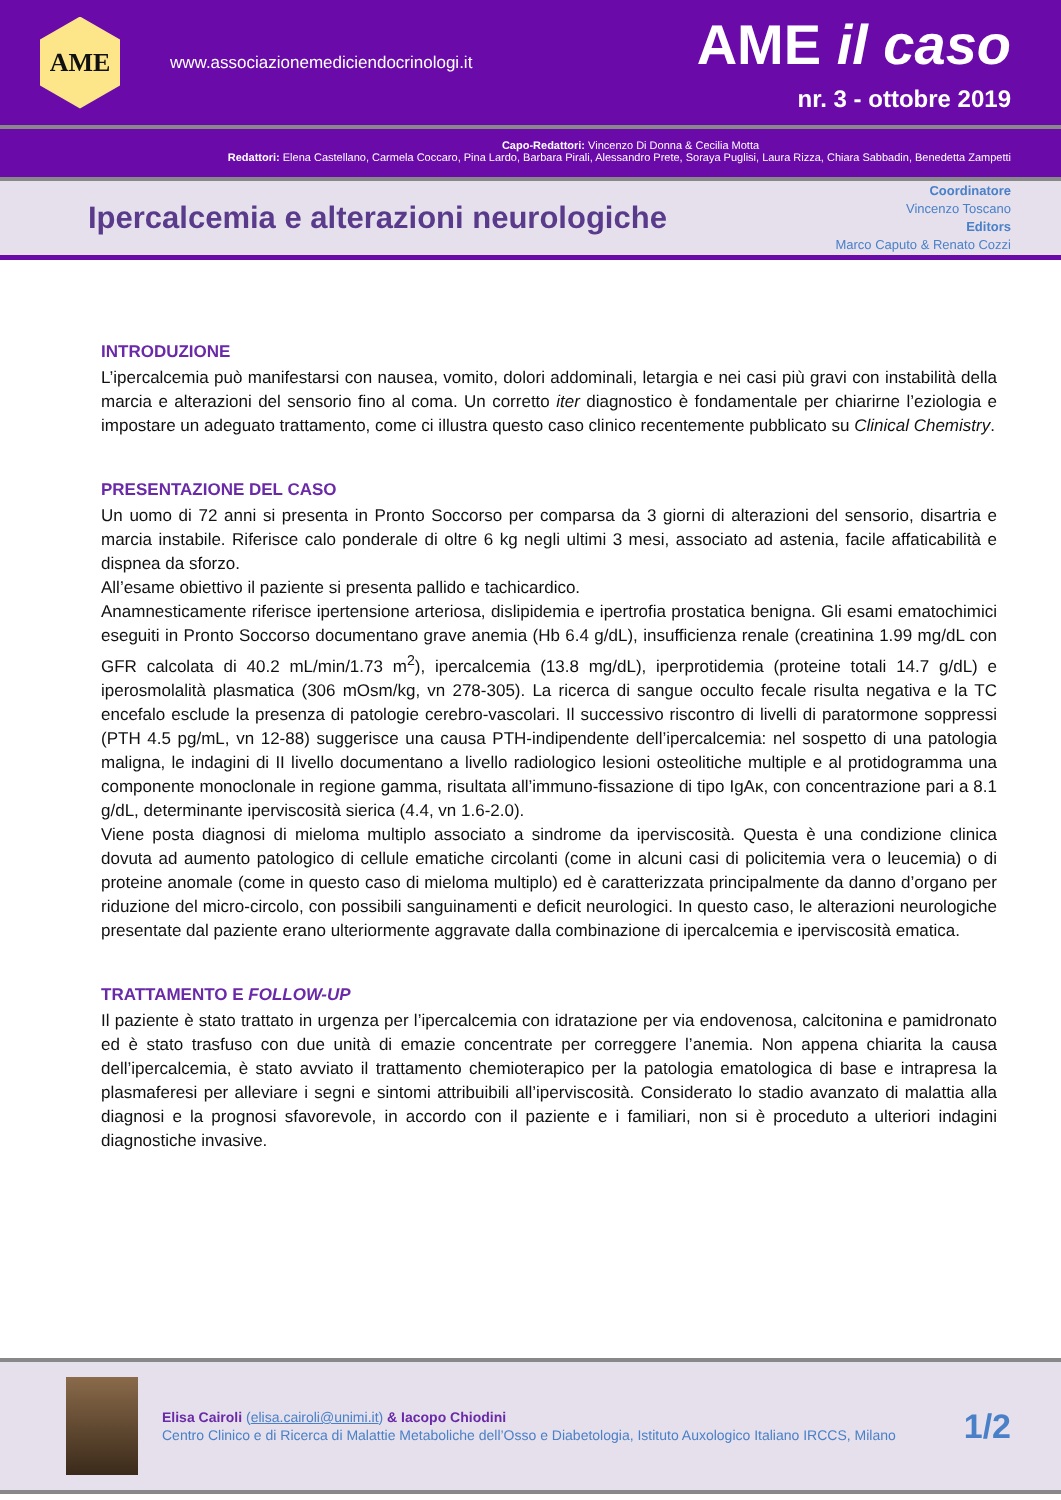AME
www.associazionemediciendocrinologi.it
AME il caso
nr. 3 - ottobre 2019
Capo-Redattori: Vincenzo Di Donna & Cecilia Motta
Redattori: Elena Castellano, Carmela Coccaro, Pina Lardo, Barbara Pirali, Alessandro Prete, Soraya Puglisi, Laura Rizza, Chiara Sabbadin, Benedetta Zampetti
Ipercalcemia e alterazioni neurologiche
Coordinatore
Vincenzo Toscano
Editors
Marco Caputo & Renato Cozzi
INTRODUZIONE
L’ipercalcemia può manifestarsi con nausea, vomito, dolori addominali, letargia e nei casi più gravi con instabilità della marcia e alterazioni del sensorio fino al coma. Un corretto iter diagnostico è fondamentale per chiarirne l’eziologia e impostare un adeguato trattamento, come ci illustra questo caso clinico recentemente pubblicato su Clinical Chemistry.
PRESENTAZIONE DEL CASO
Un uomo di 72 anni si presenta in Pronto Soccorso per comparsa da 3 giorni di alterazioni del sensorio, disartria e marcia instabile. Riferisce calo ponderale di oltre 6 kg negli ultimi 3 mesi, associato ad astenia, facile affaticabilità e dispnea da sforzo.
All’esame obiettivo il paziente si presenta pallido e tachicardico.
Anamnesticamente riferisce ipertensione arteriosa, dislipidemia e ipertrofia prostatica benigna. Gli esami ematochimici eseguiti in Pronto Soccorso documentano grave anemia (Hb 6.4 g/dL), insufficienza renale (creatinina 1.99 mg/dL con GFR calcolata di 40.2 mL/min/1.73 m<sup>2</sup>), ipercalcemia (13.8 mg/dL), iperprotidemia (proteine totali 14.7 g/dL) e iperosmolalità plasmatica (306 mOsm/kg, vn 278-305). La ricerca di sangue occulto fecale risulta negativa e la TC encefalo esclude la presenza di patologie cerebro-vascolari. Il successivo riscontro di livelli di paratormone soppressi (PTH 4.5 pg/mL, vn 12-88) suggerisce una causa PTH-indipendente dell’ipercalcemia: nel sospetto di una patologia maligna, le indagini di II livello documentano a livello radiologico lesioni osteolitiche multiple e al protidogramma una componente monoclonale in regione gamma, risultata all’immuno-fissazione di tipo IgAκ, con concentrazione pari a 8.1 g/dL, determinante iperviscosità sierica (4.4, vn 1.6-2.0).
Viene posta diagnosi di mieloma multiplo associato a sindrome da iperviscosità. Questa è una condizione clinica dovuta ad aumento patologico di cellule ematiche circolanti (come in alcuni casi di policitemia vera o leucemia) o di proteine anomale (come in questo caso di mieloma multiplo) ed è caratterizzata principalmente da danno d’organo per riduzione del micro-circolo, con possibili sanguinamenti e deficit neurologici. In questo caso, le alterazioni neurologiche presentate dal paziente erano ulteriormente aggravate dalla combinazione di ipercalcemia e iperviscosità ematica.
TRATTAMENTO E FOLLOW-UP
Il paziente è stato trattato in urgenza per l’ipercalcemia con idratazione per via endovenosa, calcitonina e pamidronato ed è stato trasfuso con due unità di emazie concentrate per correggere l’anemia. Non appena chiarita la causa dell’ipercalcemia, è stato avviato il trattamento chemioterapico per la patologia ematologica di base e intrapresa la plasmaferesi per alleviare i segni e sintomi attribuibili all’iperviscosità. Considerato lo stadio avanzato di malattia alla diagnosi e la prognosi sfavorevole, in accordo con il paziente e i familiari, non si è proceduto a ulteriori indagini diagnostiche invasive.
Elisa Cairoli (elisa.cairoli@unimi.it) & Iacopo Chiodini
Centro Clinico e di Ricerca di Malattie Metaboliche dell’Osso e Diabetologia, Istituto Auxologico Italiano IRCCS, Milano
1/2